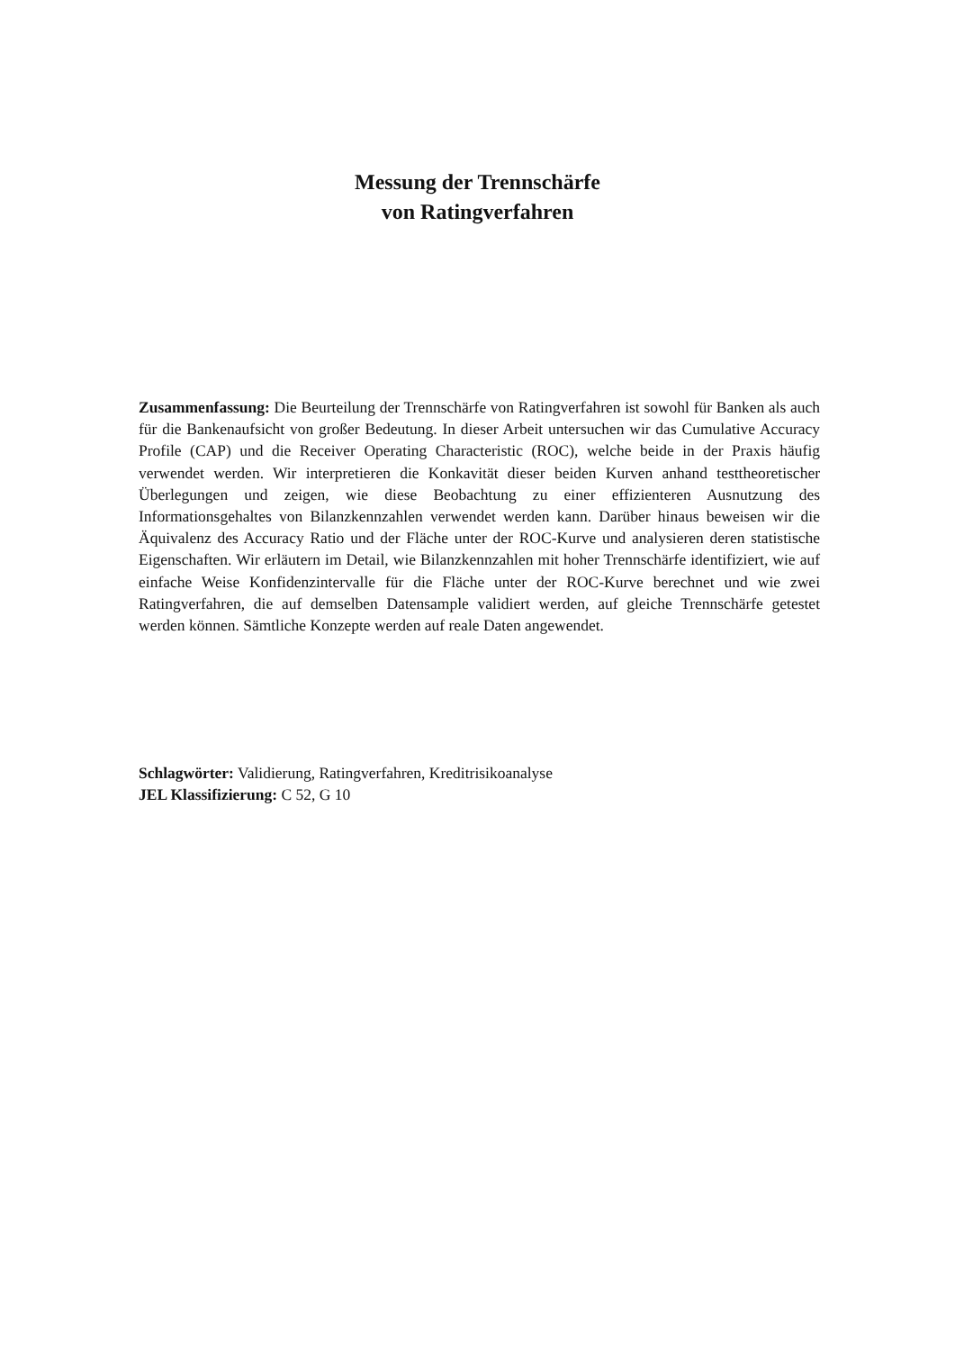Messung der Trennschärfe
von Ratingverfahren
Zusammenfassung: Die Beurteilung der Trennschärfe von Ratingverfahren ist sowohl für Banken als auch für die Bankenaufsicht von großer Bedeutung. In dieser Arbeit untersuchen wir das Cumulative Accuracy Profile (CAP) und die Receiver Operating Characteristic (ROC), welche beide in der Praxis häufig verwendet werden. Wir interpretieren die Konkavität dieser beiden Kurven anhand testtheoretischer Überlegungen und zeigen, wie diese Beobachtung zu einer effizienteren Ausnutzung des Informationsgehaltes von Bilanzkennzahlen verwendet werden kann. Darüber hinaus beweisen wir die Äquivalenz des Accuracy Ratio und der Fläche unter der ROC-Kurve und analysieren deren statistische Eigenschaften. Wir erläutern im Detail, wie Bilanzkennzahlen mit hoher Trennschärfe identifiziert, wie auf einfache Weise Konfidenzintervalle für die Fläche unter der ROC-Kurve berechnet und wie zwei Ratingverfahren, die auf demselben Datensample validiert werden, auf gleiche Trennschärfe getestet werden können. Sämtliche Konzepte werden auf reale Daten angewendet.
Schlagwörter: Validierung, Ratingverfahren, Kreditrisikoanalyse
JEL Klassifizierung: C 52, G 10